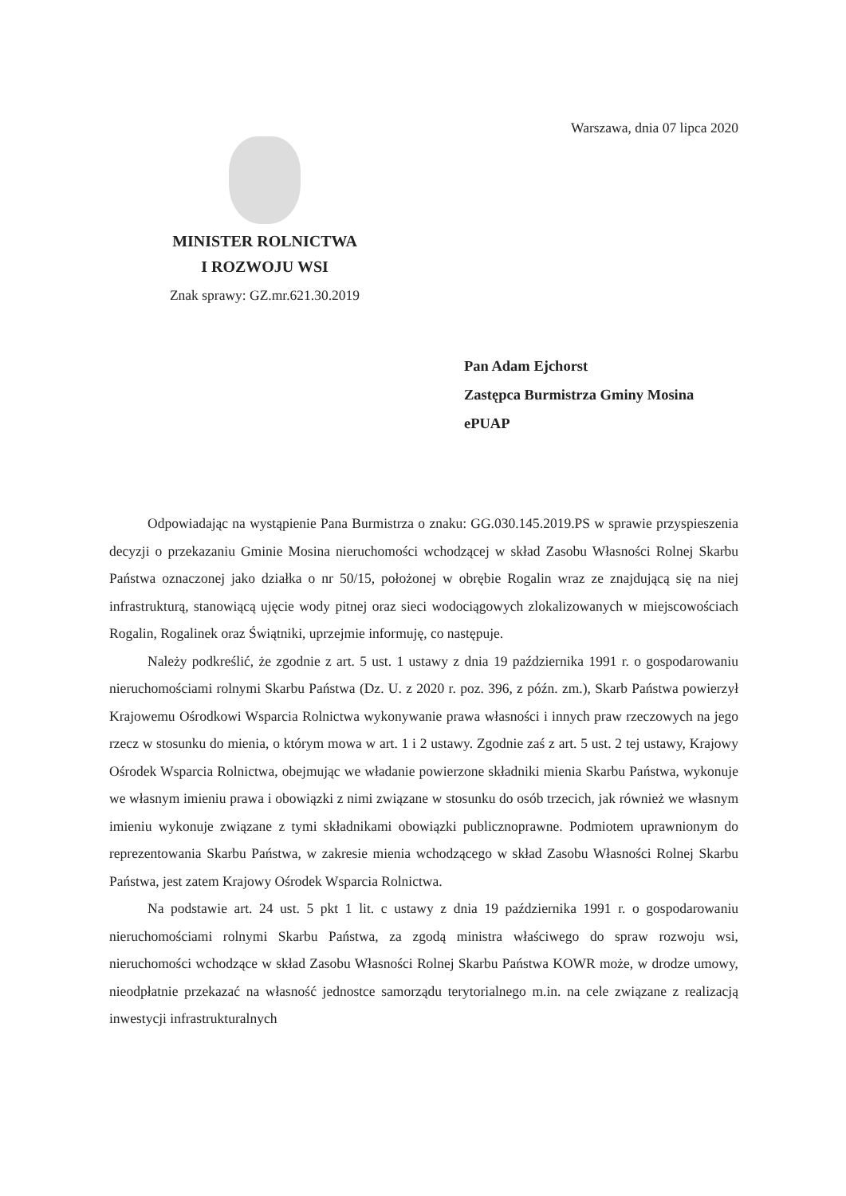Warszawa, dnia 07 lipca 2020
MINISTER ROLNICTWA
I ROZWOJU WSI
Znak sprawy: GZ.mr.621.30.2019
Pan Adam Ejchorst
Zastępca Burmistrza Gminy Mosina
ePUAP
Odpowiadając na wystąpienie Pana Burmistrza o znaku: GG.030.145.2019.PS w sprawie przyspieszenia decyzji o przekazaniu Gminie Mosina nieruchomości wchodzącej w skład Zasobu Własności Rolnej Skarbu Państwa oznaczonej jako działka o nr 50/15, położonej w obrębie Rogalin wraz ze znajdującą się na niej infrastrukturą, stanowiącą ujęcie wody pitnej oraz sieci wodociągowych zlokalizowanych w miejscowościach Rogalin, Rogalinek oraz Świątniki, uprzejmie informuję, co następuje.
Należy podkreślić, że zgodnie z art. 5 ust. 1 ustawy z dnia 19 października 1991 r. o gospodarowaniu nieruchomościami rolnymi Skarbu Państwa (Dz. U. z 2020 r. poz. 396, z późn. zm.), Skarb Państwa powierzył Krajowemu Ośrodkowi Wsparcia Rolnictwa wykonywanie prawa własności i innych praw rzeczowych na jego rzecz w stosunku do mienia, o którym mowa w art. 1 i 2 ustawy. Zgodnie zaś z art. 5 ust. 2 tej ustawy, Krajowy Ośrodek Wsparcia Rolnictwa, obejmując we władanie powierzone składniki mienia Skarbu Państwa, wykonuje we własnym imieniu prawa i obowiązki z nimi związane w stosunku do osób trzecich, jak również we własnym imieniu wykonuje związane z tymi składnikami obowiązki publicznoprawne. Podmiotem uprawnionym do reprezentowania Skarbu Państwa, w zakresie mienia wchodzącego w skład Zasobu Własności Rolnej Skarbu Państwa, jest zatem Krajowy Ośrodek Wsparcia Rolnictwa.
Na podstawie art. 24 ust. 5 pkt 1 lit. c ustawy z dnia 19 października 1991 r. o gospodarowaniu nieruchomościami rolnymi Skarbu Państwa, za zgodą ministra właściwego do spraw rozwoju wsi, nieruchomości wchodzące w skład Zasobu Własności Rolnej Skarbu Państwa KOWR może, w drodze umowy, nieodpłatnie przekazać na własność jednostce samorządu terytorialnego m.in. na cele związane z realizacją inwestycji infrastrukturalnych